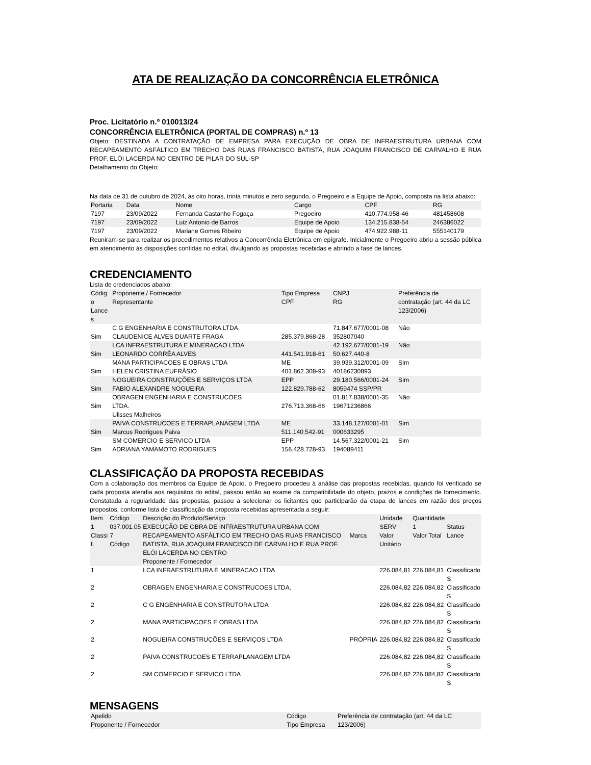ATA DE REALIZAÇÃO DA CONCORRÊNCIA ELETRÔNICA
Proc. Licitatório n.º 010013/24
CONCORRÊNCIA ELETRÔNICA (PORTAL DE COMPRAS) n.º 13
Objeto: DESTINADA A CONTRATAÇÃO DE EMPRESA PARA EXECUÇÃO DE OBRA DE INFRAESTRUTURA URBANA COM RECAPEAMENTO ASFÁLTICO EM TRECHO DAS RUAS FRANCISCO BATISTA, RUA JOAQUIM FRANCISCO DE CARVALHO E RUA PROF. ELÓI LACERDA NO CENTRO DE PILAR DO SUL-SP
Detalhamento do Objeto:
Na data de 31 de outubro de 2024, às oito horas, trinta minutos e zero segundo, o Pregoeiro e a Equipe de Apoio, composta na lista abaixo:
| Portaria | Data | Nome | Cargo | CPF | RG |
| --- | --- | --- | --- | --- | --- |
| 7197 | 23/09/2022 | Fernanda Castanho Fogaça | Pregoeiro | 410.774.958-46 | 481458608 |
| 7197 | 23/09/2022 | Luiz Antonio de Barros | Equipe de Apoio | 134.215.838-54 | 246386022 |
| 7197 | 23/09/2022 | Mariane Gomes Ribeiro | Equipe de Apoio | 474.922.988-11 | 555140179 |
Reuniram-se para realizar os procedimentos relativos a Concorrência Eletrônica em epígrafe. Inicialmente o Pregoeiro abriu a sessão pública em atendimento às disposições contidas no edital, divulgando as propostas recebidas e abrindo a fase de lances.
CREDENCIAMENTO
Lista de credenciados abaixo:
| Códig o Lance s | Proponente / Fornecedor Representante | Tipo Empresa CPF | CNPJ RG | Preferência de contratação (art. 44 da LC 123/2006) |
| --- | --- | --- | --- | --- |
| Sim | C G ENGENHARIA E CONSTRUTORA LTDA CLAUDENICE ALVES DUARTE FRAGA | 285.379.868-28 | 71.847.677/0001-08 352807040 | Não |
| Sim | LCA INFRAESTRUTURA E MINERACAO LTDA LEONARDO CORRÊA ALVES | 441.541.918-61 | 42.192.677/0001-19 50.627.440-8 | Não |
| Sim | MANA PARTICIPACOES E OBRAS LTDA HELEN CRISTINA EUFRÁSIO | ME 401.862.308-93 | 39.939.312/0001-09 40186230893 | Sim |
| Sim | NOGUEIRA CONSTRUÇÕES E SERVIÇOS LTDA FABIO ALEXANDRE NOGUEIRA | EPP 122.829.788-62 | 29.180.566/0001-24 8059474 SSP/PR | Sim |
| Sim | OBRAGEN ENGENHARIA E CONSTRUCOES LTDA. Ulisses Malheiros | 276.713.368-66 | 01.817.838/0001-35 19671236866 | Não |
| Sim | PAIVA CONSTRUCOES E TERRAPLANAGEM LTDA Marcus Rodrigues Paiva | ME 511.140.542-91 | 33.148.127/0001-01 000633295 | Sim |
| Sim | SM COMERCIO E SERVICO LTDA ADRIANA YAMAMOTO RODRIGUES | EPP 156.428.728-93 | 14.567.322/0001-21 194089411 | Sim |
CLASSIFICAÇÃO DA PROPOSTA RECEBIDAS
Com a colaboração dos membros da Equipe de Apoio, o Pregoeiro procedeu à análise das propostas recebidas, quando foi verificado se cada proposta atendia aos requisitos do edital, passou então ao exame da compatibilidade do objeto, prazos e condições de fornecimento. Constatada a regularidade das propostas, passou a selecionar os licitantes que participarão da etapa de lances em razão dos preços propostos, conforme lista de classificação da proposta recebidas apresentada a seguir:
| Item 1 Classi f. | Código 037.001.05 7 Código | Descrição do Produto/Serviço EXECUÇÃO DE OBRA DE INFRAESTRUTURA URBANA COM RECAPEAMENTO ASFÁLTICO EM TRECHO DAS RUAS FRANCISCO BATISTA, RUA JOAQUIM FRANCISCO DE CARVALHO E RUA PROF. ELÓI LACERDA NO CENTRO Proponente / Fornecedor | Marca | Unidade SERV Valor Unitário | Quantidade 1 Valor Total | Status Lance |
| --- | --- | --- | --- | --- | --- | --- |
| 1 | | LCA INFRAESTRUTURA E MINERACAO LTDA | | 226.084,81 | 226.084,81 | Classificado S |
| 2 | | OBRAGEN ENGENHARIA E CONSTRUCOES LTDA. | | 226.084,82 | 226.084,82 | Classificado S |
| 2 | | C G ENGENHARIA E CONSTRUTORA LTDA | | 226.084,82 | 226.084,82 | Classificado S |
| 2 | | MANA PARTICIPACOES E OBRAS LTDA | | 226.084,82 | 226.084,82 | Classificado S |
| 2 | | NOGUEIRA CONSTRUÇÕES E SERVIÇOS LTDA | PRÓPRIA | 226.084,82 | 226.084,82 | Classificado S |
| 2 | | PAIVA CONSTRUCOES E TERRAPLANAGEM LTDA | | 226.084,82 | 226.084,82 | Classificado S |
| 2 | | SM COMERCIO E SERVICO LTDA | | 226.084,82 | 226.084,82 | Classificado S |
MENSAGENS
| Apelido Proponente / Fornecedor | Código Tipo Empresa | Preferência de contratação (art. 44 da LC 123/2006) |
| --- | --- | --- |